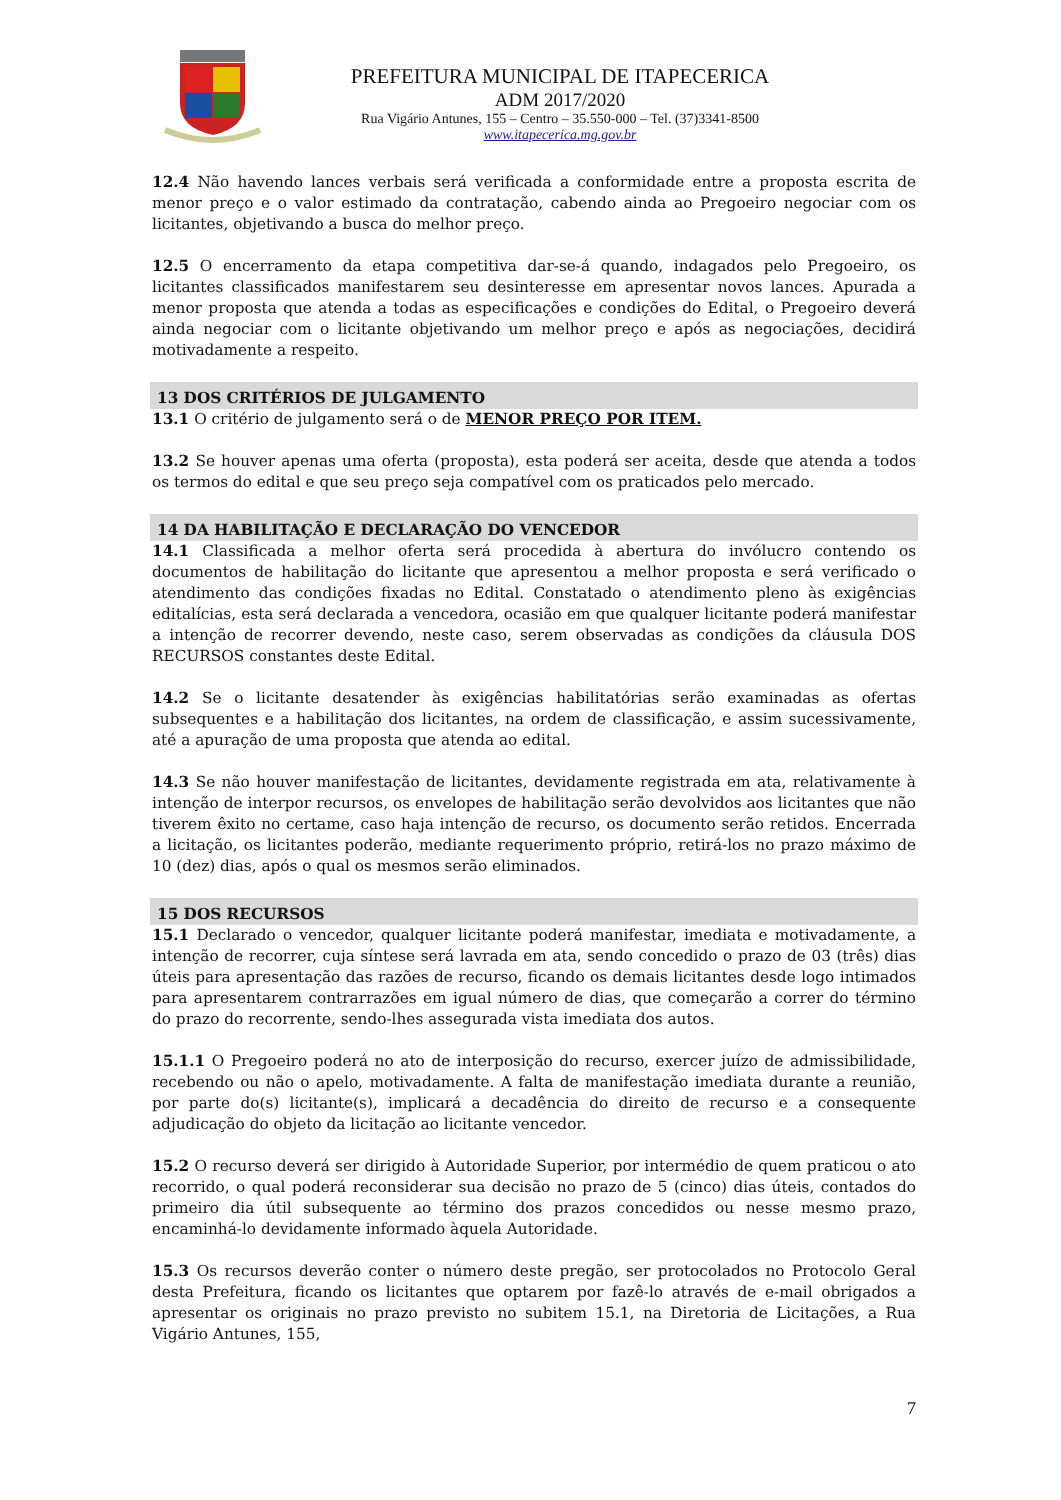PREFEITURA MUNICIPAL DE ITAPECERICA
ADM 2017/2020
Rua Vigário Antunes, 155 – Centro – 35.550-000 – Tel. (37)3341-8500
www.itapecerica.mg.gov.br
12.4 Não havendo lances verbais será verificada a conformidade entre a proposta escrita de menor preço e o valor estimado da contratação, cabendo ainda ao Pregoeiro negociar com os licitantes, objetivando a busca do melhor preço.
12.5 O encerramento da etapa competitiva dar-se-á quando, indagados pelo Pregoeiro, os licitantes classificados manifestarem seu desinteresse em apresentar novos lances. Apurada a menor proposta que atenda a todas as especificações e condições do Edital, o Pregoeiro deverá ainda negociar com o licitante objetivando um melhor preço e após as negociações, decidirá motivadamente a respeito.
13 DOS CRITÉRIOS DE JULGAMENTO
13.1 O critério de julgamento será o de MENOR PREÇO POR ITEM.
13.2 Se houver apenas uma oferta (proposta), esta poderá ser aceita, desde que atenda a todos os termos do edital e que seu preço seja compatível com os praticados pelo mercado.
14 DA HABILITAÇÃO E DECLARAÇÃO DO VENCEDOR
14.1 Classificada a melhor oferta será procedida à abertura do invólucro contendo os documentos de habilitação do licitante que apresentou a melhor proposta e será verificado o atendimento das condições fixadas no Edital. Constatado o atendimento pleno às exigências editalícias, esta será declarada a vencedora, ocasião em que qualquer licitante poderá manifestar a intenção de recorrer devendo, neste caso, serem observadas as condições da cláusula DOS RECURSOS constantes deste Edital.
14.2 Se o licitante desatender às exigências habilitatórias serão examinadas as ofertas subsequentes e a habilitação dos licitantes, na ordem de classificação, e assim sucessivamente, até a apuração de uma proposta que atenda ao edital.
14.3 Se não houver manifestação de licitantes, devidamente registrada em ata, relativamente à intenção de interpor recursos, os envelopes de habilitação serão devolvidos aos licitantes que não tiverem êxito no certame, caso haja intenção de recurso, os documento serão retidos. Encerrada a licitação, os licitantes poderão, mediante requerimento próprio, retirá-los no prazo máximo de 10 (dez) dias, após o qual os mesmos serão eliminados.
15 DOS RECURSOS
15.1 Declarado o vencedor, qualquer licitante poderá manifestar, imediata e motivadamente, a intenção de recorrer, cuja síntese será lavrada em ata, sendo concedido o prazo de 03 (três) dias úteis para apresentação das razões de recurso, ficando os demais licitantes desde logo intimados para apresentarem contrarrazões em igual número de dias, que começarão a correr do término do prazo do recorrente, sendo-lhes assegurada vista imediata dos autos.
15.1.1 O Pregoeiro poderá no ato de interposição do recurso, exercer juízo de admissibilidade, recebendo ou não o apelo, motivadamente. A falta de manifestação imediata durante a reunião, por parte do(s) licitante(s), implicará a decadência do direito de recurso e a consequente adjudicação do objeto da licitação ao licitante vencedor.
15.2 O recurso deverá ser dirigido à Autoridade Superior, por intermédio de quem praticou o ato recorrido, o qual poderá reconsiderar sua decisão no prazo de 5 (cinco) dias úteis, contados do primeiro dia útil subsequente ao término dos prazos concedidos ou nesse mesmo prazo, encaminhá-lo devidamente informado àquela Autoridade.
15.3 Os recursos deverão conter o número deste pregão, ser protocolados no Protocolo Geral desta Prefeitura, ficando os licitantes que optarem por fazê-lo através de e-mail obrigados a apresentar os originais no prazo previsto no subitem 15.1, na Diretoria de Licitações, a Rua Vigário Antunes, 155,
7